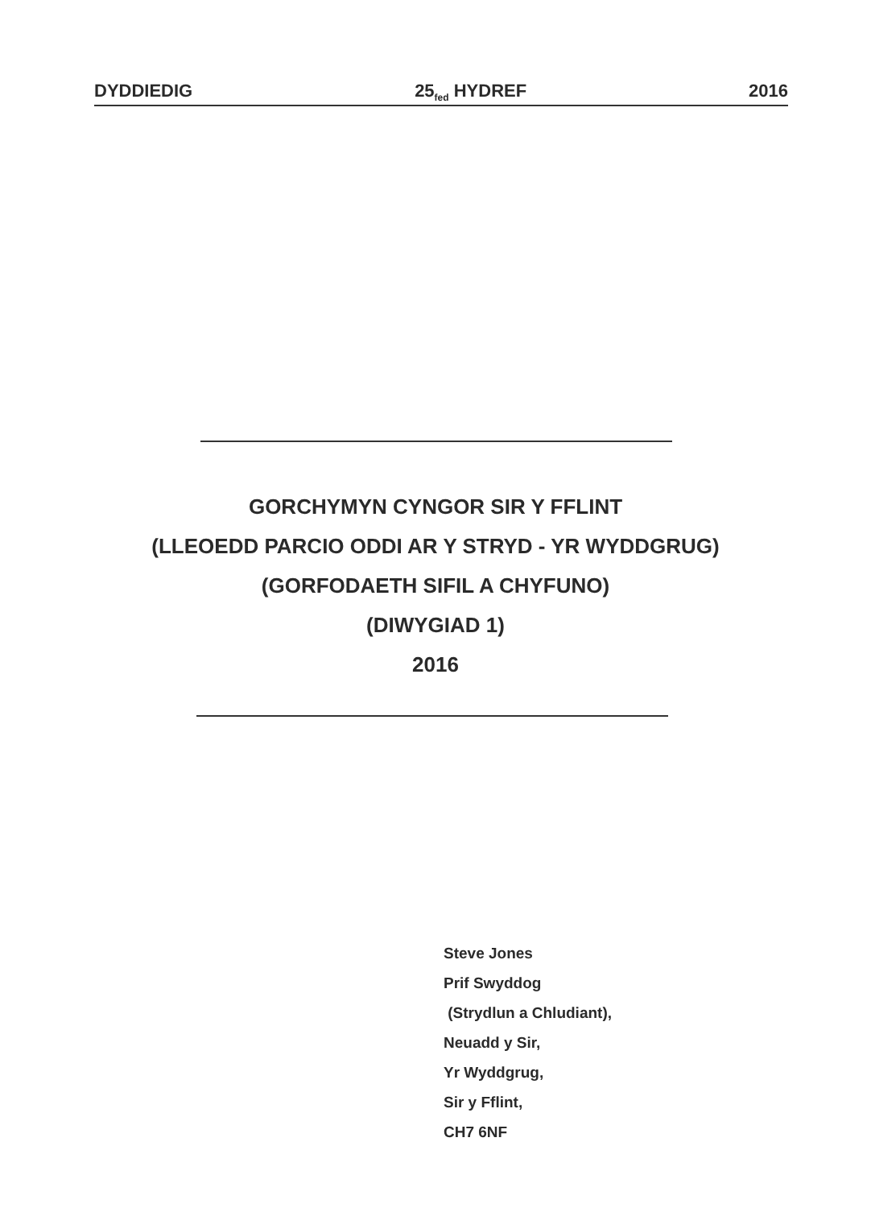DYDDIEDIG 25<sub>fed</sub> HYDREF 2016
GORCHYMYN CYNGOR SIR Y FFLINT
(LLEOEDD PARCIO ODDI AR Y STRYD - YR WYDDGRUG)
(GORFODAETH SIFIL A CHYFUNO)
(DIWYGIAD 1)
2016
Steve Jones
Prif Swyddog
(Strydlun a Chludiant),
Neuadd y Sir,
Yr Wyddgrug,
Sir y Fflint,
CH7 6NF